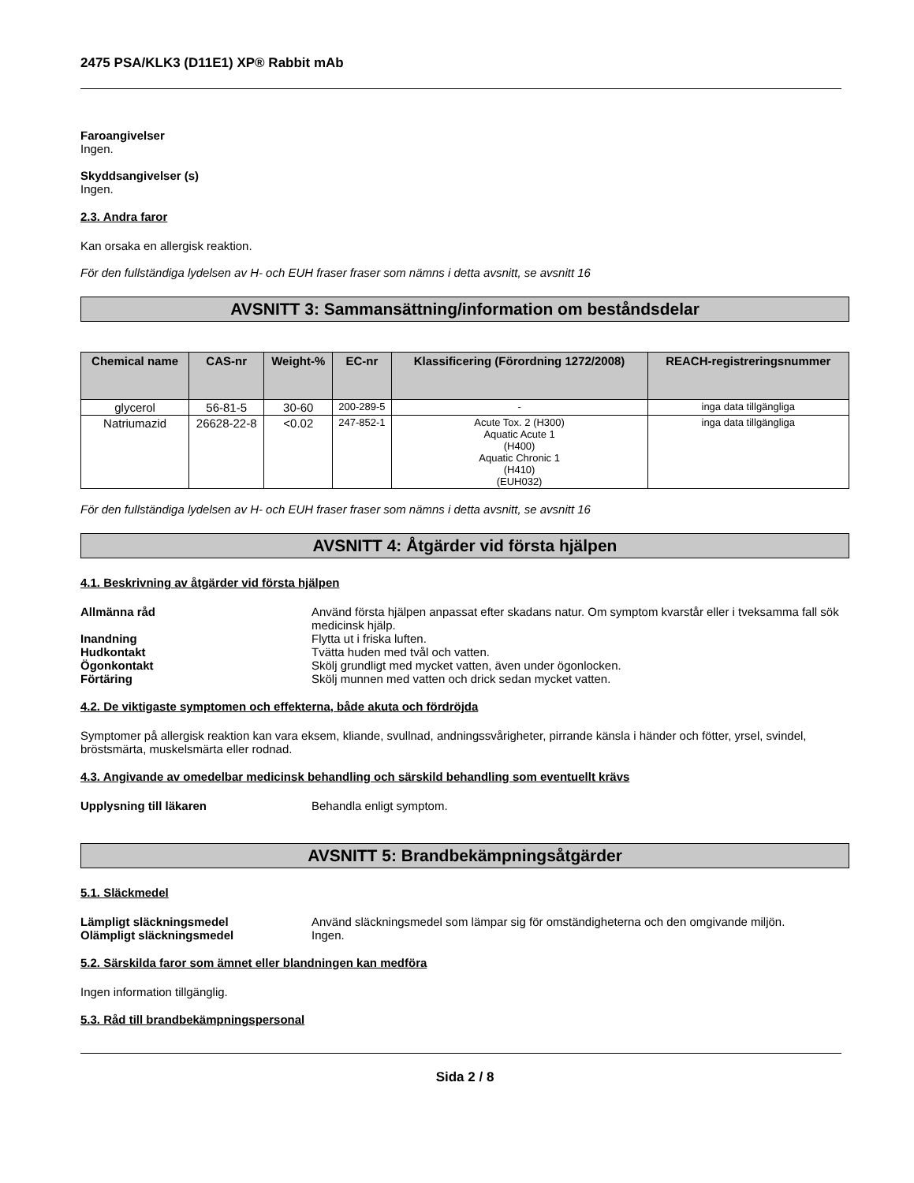2475 PSA/KLK3 (D11E1) XP® Rabbit mAb
Faroangivelser
Ingen.
Skyddsangivelser (s)
Ingen.
2.3. Andra faror
Kan orsaka en allergisk reaktion.
För den fullständiga lydelsen av H- och EUH fraser fraser som nämns i detta avsnitt, se avsnitt 16
AVSNITT 3: Sammansättning/information om beståndsdelar
| Chemical name | CAS-nr | Weight-% | EC-nr | Klassificering (Förordning 1272/2008) | REACH-registreringsnummer |
| --- | --- | --- | --- | --- | --- |
| glycerol | 56-81-5 | 30-60 | 200-289-5 | - | inga data tillgängliga |
| Natriumazid | 26628-22-8 | <0.02 | 247-852-1 | Acute Tox. 2 (H300) Aquatic Acute 1 (H400) Aquatic Chronic 1 (H410) (EUH032) | inga data tillgängliga |
För den fullständiga lydelsen av H- och EUH fraser fraser som nämns i detta avsnitt, se avsnitt 16
AVSNITT 4: Åtgärder vid första hjälpen
4.1. Beskrivning av åtgärder vid första hjälpen
Allmänna råd Använd första hjälpen anpassat efter skadans natur. Om symptom kvarstår eller i tveksamma fall sök medicinsk hjälp.
Inandning Flytta ut i friska luften.
Hudkontakt Tvätta huden med tvål och vatten.
Ögonkontakt Skölj grundligt med mycket vatten, även under ögonlocken.
Förtäring Skölj munnen med vatten och drick sedan mycket vatten.
4.2. De viktigaste symptomen och effekterna, både akuta och fördröjda
Symptomer på allergisk reaktion kan vara eksem, kliande, svullnad, andningssvårigheter, pirrande känsla i händer och fötter, yrsel, svindel, bröstsmärta, muskelsmärta eller rodnad.
4.3. Angivande av omedelbar medicinsk behandling och särskild behandling som eventuellt krävs
Upplysning till läkaren Behandla enligt symptom.
AVSNITT 5: Brandbekämpningsåtgärder
5.1. Släckmedel
Lämpligt släckningsmedel Använd släckningsmedel som lämpar sig för omständigheterna och den omgivande miljön.
Olämpligt släckningsmedel Ingen.
5.2. Särskilda faror som ämnet eller blandningen kan medföra
Ingen information tillgänglig.
5.3. Råd till brandbekämpningspersonal
Sida 2 / 8